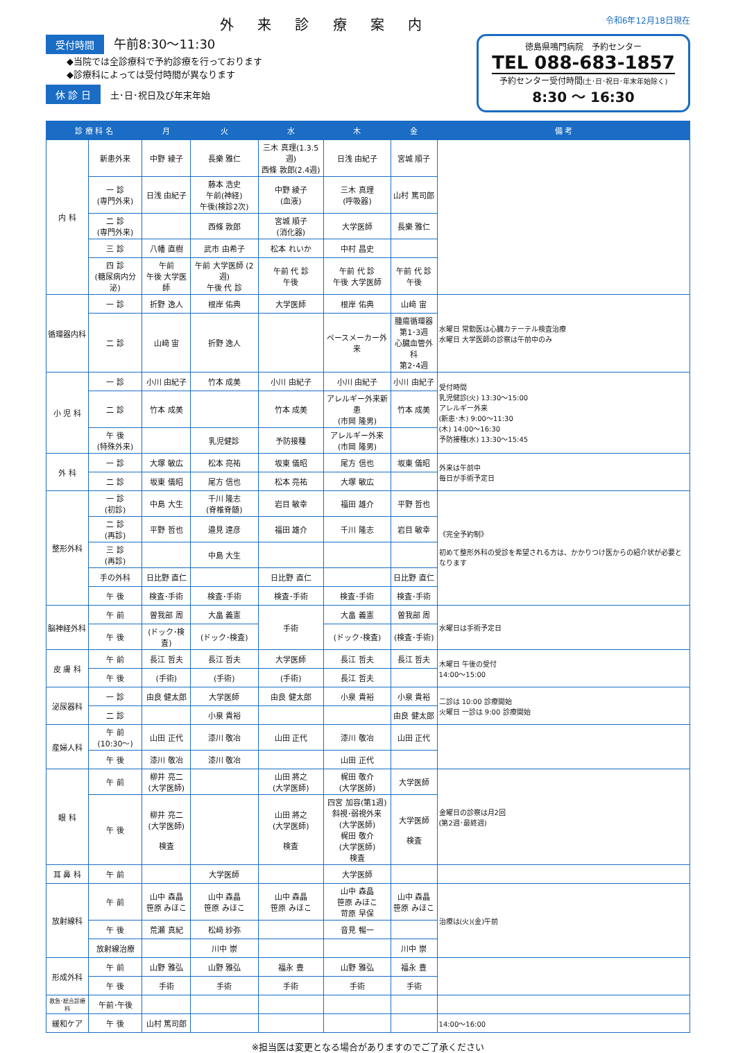外 来 診 療 案 内
令和6年12月18日現在
受付時間 午前8:30〜11:30
◆当院では全診療科で予約診療を行っております
◆診療科によっては受付時間が異なります
休 診 日 土･日･祝日及び年末年始
徳島県鳴門病院　予約センター
TEL 088-683-1857
予約センター受付時間(土･日･祝日･年末年始除く)
8:30 〜 16:30
| 診 療 科 名 | | 月 | 火 | 水 | 木 | 金 | 備 考 |
| --- | --- | --- | --- | --- | --- | --- | --- |
| 内 科 | 新患外来 | 中野 綾子 | 長樂 雅仁 | 三木 真理(1.3.5週) 西條 敦郎(2.4週) | 日浅 由紀子 | 宮城 順子 | |
| | 一 診 (専門外来) | 日浅 由紀子 | 藤本 浩史 午前(神経) 午後(検診2次) | 中野 綾子 (血液) | 三木 真理 (呼吸器) | 山村 篤司郎 | |
| | 二 診 (専門外来) | | 西條 敦郎 | 宮城 順子 (消化器) | 大学医師 | 長樂 雅仁 | |
| | 三 診 | 八幡 直樹 | 武市 由希子 | 松本 れいか | 中村 昌史 | | |
| | 四 診 (糖尿病内分泌) | 午前 午後 大学医師 | 午前 大学医師 (2週) 午後 代 診 | 午前 代 診 午後 | 午前 代 診 午後 大学医師 | 午前 代 診 午後 | |
| 循環器内科 | 一 診 | 折野 逸人 | 根岸 佑典 | 大学医師 | 根岸 佑典 | 山﨑 宙 | 水曜日 常勤医は心臓カテーテル検査治療 水曜日 大学医師の診察は午前中のみ |
| | 二 診 | 山﨑 宙 | 折野 逸人 | | ペースメーカー外来 | 腫瘍循環器 第1･3週 心臓血管外科 第2･4週 | |
| 小 児 科 | 一 診 | 小川 由紀子 | 竹本 成美 | 小川 由紀子 | 小川 由紀子 | 小川 由紀子 | 受付時間 乳児健診(火) 13:30〜15:00 アレルギー外来 (新患･木) 9:00〜11:30 (木) 14:00〜16:30 予防接種(水) 13:30〜15:45 |
| | 二 診 | 竹本 成美 | | 竹本 成美 | アレルギー外来新患 (市岡 隆男) | 竹本 成美 | |
| | 午 後 (特殊外来) | | 乳児健診 | 予防接種 | アレルギー外来 (市岡 隆男) | | |
| 外 科 | 一 診 | 大塚 敏広 | 松本 亮祐 | 坂東 儀昭 | 尾方 信也 | 坂東 儀昭 | 外来は午前中 毎日が手術予定日 |
| | 二 診 | 坂東 儀昭 | 尾方 信也 | 松本 亮祐 | 大塚 敏広 | | |
| 整形外科 | 一 診 (初診) | 中島 大生 | 千川 隆志 (脊椎脊髄) | 岩目 敏幸 | 福田 雄介 | 平野 哲也 | 《完全予約制》 初めて整形外科の受診を希望される方は、かかりつけ医からの紹介状が必要となります |
| | 二 診 (再診) | 平野 哲也 | 邉見 達彦 | 福田 雄介 | 千川 隆志 | 岩目 敏幸 | |
| | 三 診 (再診) | | 中島 大生 | | | | |
| | 手の外科 | 日比野 直仁 | | 日比野 直仁 | | 日比野 直仁 | |
| | 午 後 | 検査･手術 | 検査･手術 | 検査･手術 | 検査･手術 | 検査･手術 | |
| 脳神経外科 | 午 前 | 曽我部 周 | 大畠 義憲 | 手術 | 大畠 義憲 | 曽我部 周 | 水曜日は手術予定日 |
| | 午 後 | (ドック･検査) | (ドック･検査) | | (ドック･検査) | (検査･手術) | |
| 皮 膚 科 | 午 前 | 長江 哲夫 | 長江 哲夫 | 大学医師 | 長江 哲夫 | 長江 哲夫 | 木曜日 午後の受付 14:00〜15:00 |
| | 午 後 | (手術) | (手術) | (手術) | 長江 哲夫 | | |
| 泌尿器科 | 一 診 | 由良 健太郎 | 大学医師 | 由良 健太郎 | 小泉 貴裕 | 小泉 貴裕 | 二診は 10:00 診療開始 火曜日 一診は 9:00 診療開始 |
| | 二 診 | | 小泉 貴裕 | | | 由良 健太郎 | |
| 産婦人科 | 午 前 (10:30〜) | 山田 正代 | 漆川 敬冶 | 山田 正代 | 漆川 敬冶 | 山田 正代 | |
| | 午 後 | 漆川 敬冶 | 漆川 敬冶 | | 山田 正代 | | |
| 眼 科 | 午 前 | 柳井 亮二 (大学医師) | | 山田 將之 (大学医師) | 梶田 敬介 (大学医師) | 大学医師 | 金曜日の診察は月2回 (第2週･最終週) |
| | 午 後 | 柳井 亮二 (大学医師) 検査 | | 山田 將之 (大学医師) 検査 | 四宮 加容(第1週) 斜視･弱視外来 (大学医師) 梶田 敬介 (大学医師) 検査 | 大学医師 検査 | |
| 耳 鼻 科 | 午 前 | | 大学医師 | | 大学医師 | | |
| 放射線科 | 午 前 | 山中 森晶 笹原 みほこ | 山中 森晶 笹原 みほこ | 山中 森晶 笹原 みほこ | 山中 森晶 笹原 みほこ 苛原 早保 | 山中 森晶 笹原 みほこ | 治療は(火)(金)午前 |
| | 午 後 | 荒瀬 真紀 | 松﨑 紗弥 | | 音見 暢一 | | |
| | 放射線治療 | | 川中 崇 | | | 川中 崇 | |
| 形成外科 | 午 前 | 山野 雅弘 | 山野 雅弘 | 福永 豊 | 山野 雅弘 | 福永 豊 | |
| | 午 後 | 手術 | 手術 | 手術 | 手術 | 手術 | |
| 救急･総合診療科 | 午前･午後 | | | | | | |
| 緩和ケア | 午 後 | 山村 篤司郎 | | | | | 14:00〜16:00 |
※担当医は変更となる場合がありますのでご了承ください